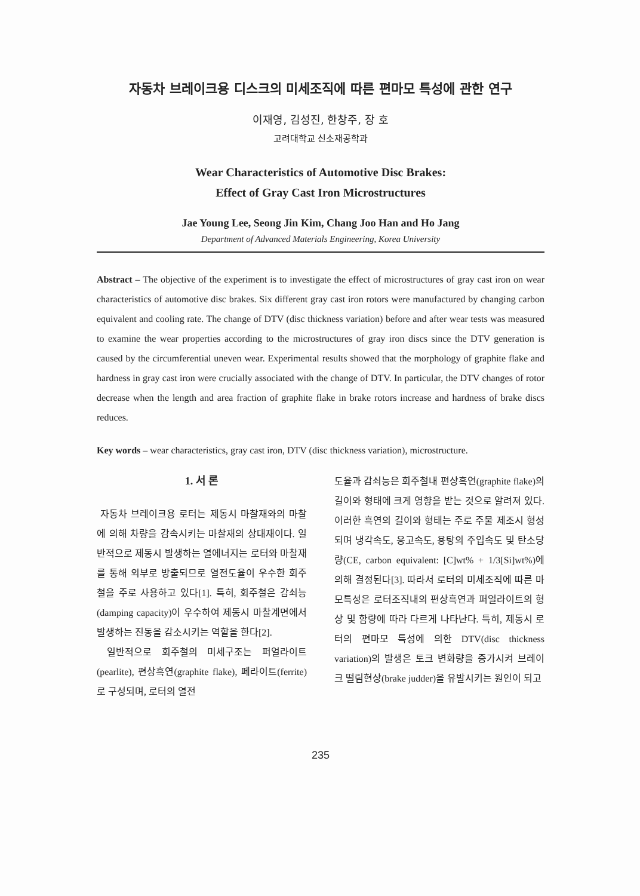자동차 브레이크용 디스크의 미세조직에 따른 편마모 특성에 관한 연구
이재영, 김성진, 한창주, 장 호
고려대학교 신소재공학과
Wear Characteristics of Automotive Disc Brakes:
Effect of Gray Cast Iron Microstructures
Jae Young Lee, Seong Jin Kim, Chang Joo Han and Ho Jang
Department of Advanced Materials Engineering, Korea University
Abstract – The objective of the experiment is to investigate the effect of microstructures of gray cast iron on wear characteristics of automotive disc brakes. Six different gray cast iron rotors were manufactured by changing carbon equivalent and cooling rate. The change of DTV (disc thickness variation) before and after wear tests was measured to examine the wear properties according to the microstructures of gray iron discs since the DTV generation is caused by the circumferential uneven wear. Experimental results showed that the morphology of graphite flake and hardness in gray cast iron were crucially associated with the change of DTV. In particular, the DTV changes of rotor decrease when the length and area fraction of graphite flake in brake rotors increase and hardness of brake discs reduces.
Key words – wear characteristics, gray cast iron, DTV (disc thickness variation), microstructure.
1. 서 론
자동차 브레이크용 로터는 제동시 마찰재와의 마찰에 의해 차량을 감속시키는 마찰재의 상대재이다. 일반적으로 제동시 발생하는 열에너지는 로터와 마찰재를 통해 외부로 방출되므로 열전도율이 우수한 회주철을 주로 사용하고 있다[1]. 특히, 회주철은 감쇠능(damping capacity)이 우수하여 제동시 마찰계면에서 발생하는 진동을 감소시키는 역할을 한다[2].
일반적으로 회주철의 미세구조는 퍼얼라이트(pearlite), 편상흑연(graphite flake), 페라이트(ferrite)로 구성되며, 로터의 열전
도율과 감쇠능은 회주철내 편상흑연(graphite flake)의 길이와 형태에 크게 영향을 받는 것으로 알려져 있다. 이러한 흑연의 길이와 형태는 주로 주물 제조시 형성되며 냉각속도, 응고속도, 용탕의 주입속도 및 탄소당량(CE, carbon equivalent: [C]wt% + 1/3[Si]wt%)에 의해 결정된다[3]. 따라서 로터의 미세조직에 따른 마모특성은 로터조직내의 편상흑연과 퍼얼라이트의 형상 및 함량에 따라 다르게 나타난다. 특히, 제동시 로터의 편마모 특성에 의한 DTV(disc thickness variation)의 발생은 토크 변화량을 증가시켜 브레이크 떨림현상(brake judder)을 유발시키는 원인이 되고
235